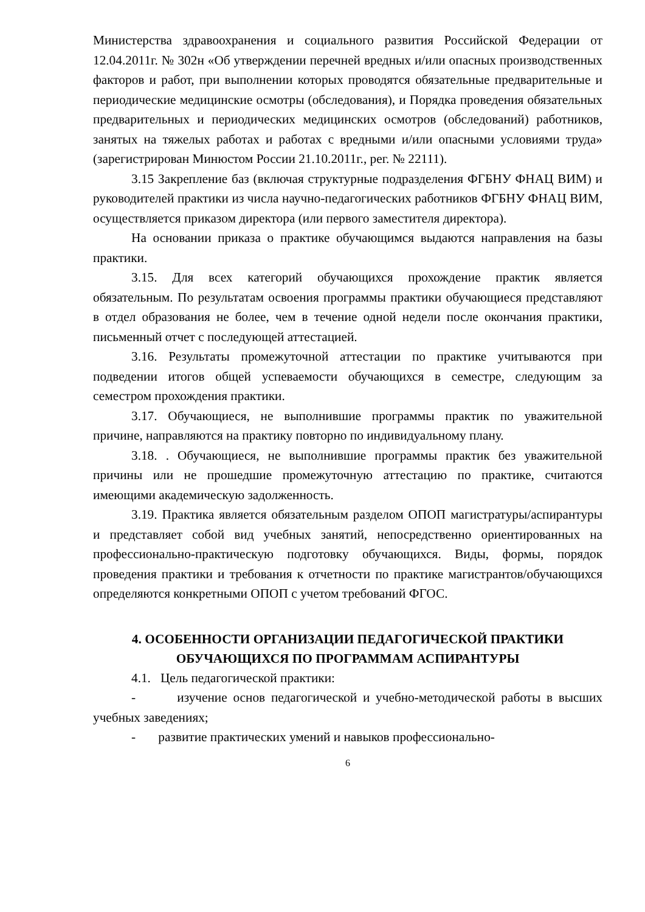Министерства здравоохранения и социального развития Российской Федерации от 12.04.2011г. № 302н «Об утверждении перечней вредных и/или опасных производственных факторов и работ, при выполнении которых проводятся обязательные предварительные и периодические медицинские осмотры (обследования), и Порядка проведения обязательных предварительных и периодических медицинских осмотров (обследований) работников, занятых на тяжелых работах и работах с вредными и/или опасными условиями труда» (зарегистрирован Минюстом России 21.10.2011г., рег. № 22111).
3.15 Закрепление баз (включая структурные подразделения ФГБНУ ФНАЦ ВИМ) и руководителей практики из числа научно-педагогических работников ФГБНУ ФНАЦ ВИМ, осуществляется приказом директора (или первого заместителя директора).
На основании приказа о практике обучающимся выдаются направления на базы практики.
3.15. Для всех категорий обучающихся прохождение практик является обязательным. По результатам освоения программы практики обучающиеся представляют в отдел образования не более, чем в течение одной недели после окончания практики, письменный отчет с последующей аттестацией.
3.16. Результаты промежуточной аттестации по практике учитываются при подведении итогов общей успеваемости обучающихся в семестре, следующим за семестром прохождения практики.
3.17. Обучающиеся, не выполнившие программы практик по уважительной причине, направляются на практику повторно по индивидуальному плану.
3.18. . Обучающиеся, не выполнившие программы практик без уважительной причины или не прошедшие промежуточную аттестацию по практике, считаются имеющими академическую задолженность.
3.19. Практика является обязательным разделом ОПОП магистратуры/аспирантуры и представляет собой вид учебных занятий, непосредственно ориентированных на профессионально-практическую подготовку обучающихся. Виды, формы, порядок проведения практики и требования к отчетности по практике магистрантов/обучающихся определяются конкретными ОПОП с учетом требований ФГОС.
4. ОСОБЕННОСТИ ОРГАНИЗАЦИИ ПЕДАГОГИЧЕСКОЙ ПРАКТИКИ ОБУЧАЮЩИХСЯ ПО ПРОГРАММАМ АСПИРАНТУРЫ
4.1. Цель педагогической практики:
- изучение основ педагогической и учебно-методической работы в высших учебных заведениях;
- развитие практических умений и навыков профессионально-
6